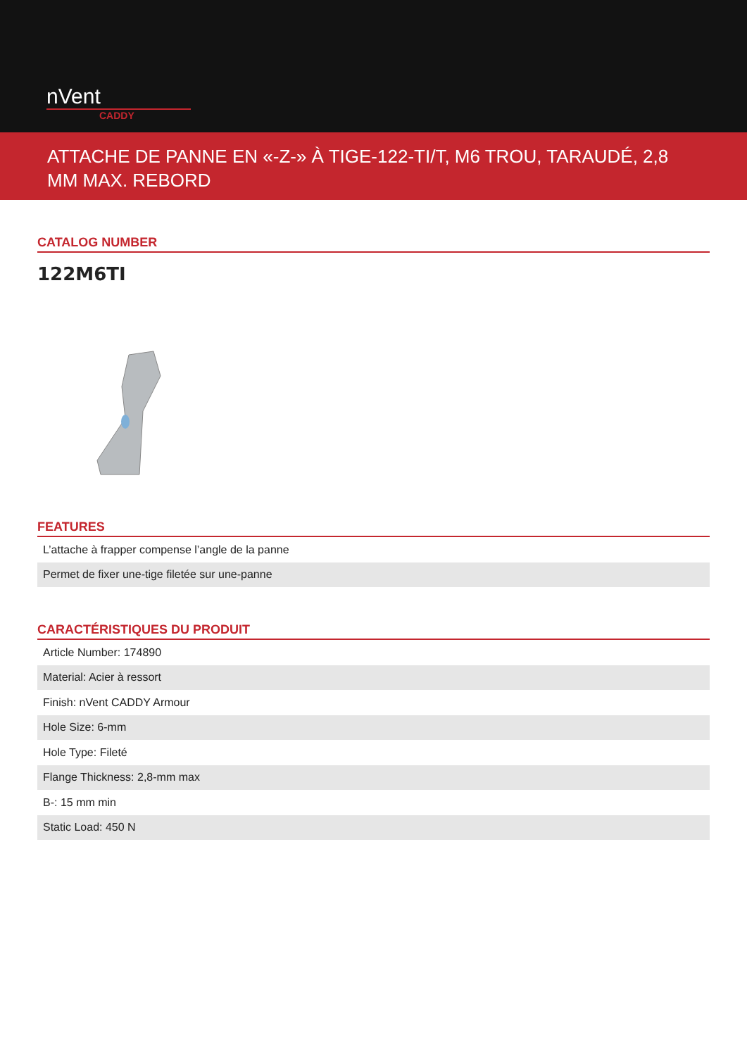nVent
CADDY
ATTACHE DE PANNE EN «-Z-» À TIGE-122-TI/T, M6 TROU, TARAUDÉ, 2,8 MM MAX. REBORD
CATALOG NUMBER
122M6TI
FEATURES
| L’attache à frapper compense l’angle de la panne |
| Permet de fixer une-tige filetée sur une-panne |
CARACTÉRISTIQUES DU PRODUIT
| Article Number: 174890 |
| Material: Acier à ressort |
| Finish: nVent CADDY Armour |
| Hole Size: 6-mm |
| Hole Type: Fileté |
| Flange Thickness: 2,8-mm max |
| B-: 15 mm min |
| Static Load: 450 N |